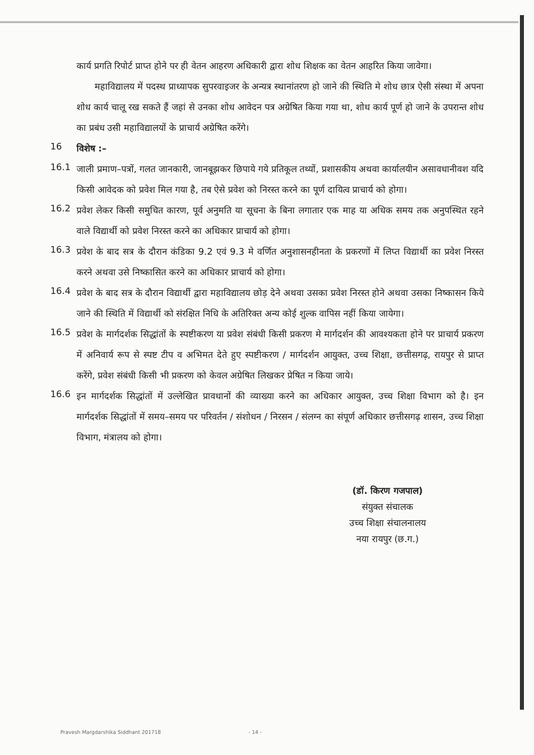कार्य प्रगति रिपोर्ट प्राप्त होने पर ही वेतन आहरण अधिकारी द्वारा शोध शिक्षक का वेतन आहरित किया जावेगा।
महाविद्यालय में पदस्थ प्राध्यापक सुपरवाइजर के अन्यत्र स्थानांतरण हो जाने की स्थिति मे शोध छात्र ऐसी संस्था में अपना शोध कार्य चालू रख सकते हैं जहां से उनका शोध आवेदन पत्र अग्रेषित किया गया था, शोध कार्य पूर्ण हो जाने के उपरान्त शोध का प्रबंध उसी महाविद्यालयों के प्राचार्य अग्रेषित करेंगे।
16
विशेष :–
16.1
जाली प्रमाण–पत्रों, गलत जानकारी, जानबूझकर छिपाये गये प्रतिकूल तथ्यों, प्रशासकीय अथवा कार्यालयीन असावधानीवश यदि किसी आवेदक को प्रवेश मिल गया है, तब ऐसे प्रवेश को निरस्त करने का पूर्ण दायित्व प्राचार्य को होगा।
16.2
प्रवेश लेकर किसी समुचित कारण, पूर्व अनुमति या सूचना के बिना लगातार एक माह या अधिक समय तक अनुपस्थित रहने वाले विद्यार्थी को प्रवेश निरस्त करने का अधिकार प्राचार्य को होगा।
16.3
प्रवेश के बाद सत्र के दौरान कंडिका 9.2 एवं 9.3 मे वर्णित अनुशासनहीनता के प्रकरणों में लिप्त विद्यार्थी का प्रवेश निरस्त करने अथवा उसे निष्कासित करने का अधिकार प्राचार्य को होगा।
16.4
प्रवेश के बाद सत्र के दौरान विद्यार्थी द्वारा महाविद्यालय छोड़ देने अथवा उसका प्रवेश निरस्त होने अथवा उसका निष्कासन किये जाने की स्थिति में विद्यार्थी को संरक्षित निधि के अतिरिक्त अन्य कोई शुल्क वापिस नहीं किया जायेगा।
16.5
प्रवेश के मार्गदर्शक सिद्धांतों के स्पष्टीकरण या प्रवेश संबंधी किसी प्रकरण मे मार्गदर्शन की आवश्यकता होने पर प्राचार्य प्रकरण में अनिवार्य रूप से स्पष्ट टीप व अभिमत देते हुए स्पष्टीकरण / मार्गदर्शन आयुक्त, उच्च शिक्षा, छत्तीसगढ़, रायपुर से प्राप्त करेंगे, प्रवेश संबंधी किसी भी प्रकरण को केवल अग्रेषित लिखकर प्रेषित न किया जाये।
16.6
इन मार्गदर्शक सिद्धांतों में उल्लेखित प्रावधानों की व्याख्या करने का अधिकार आयुक्त, उच्च शिक्षा विभाग को है। इन मार्गदर्शक सिद्धांतों में समय–समय पर परिवर्तन / संशोधन / निरसन / संलग्न का संपूर्ण अधिकार छत्तीसगढ़ शासन, उच्च शिक्षा विभाग, मंत्रालय को होगा।
(डॉ. किरण गजपाल)
संयुक्त संचालक
उच्च शिक्षा संचालनालय
नया रायपुर (छ.ग.)
Pravesh Margdarshika Siddhant 201718 - 14 -